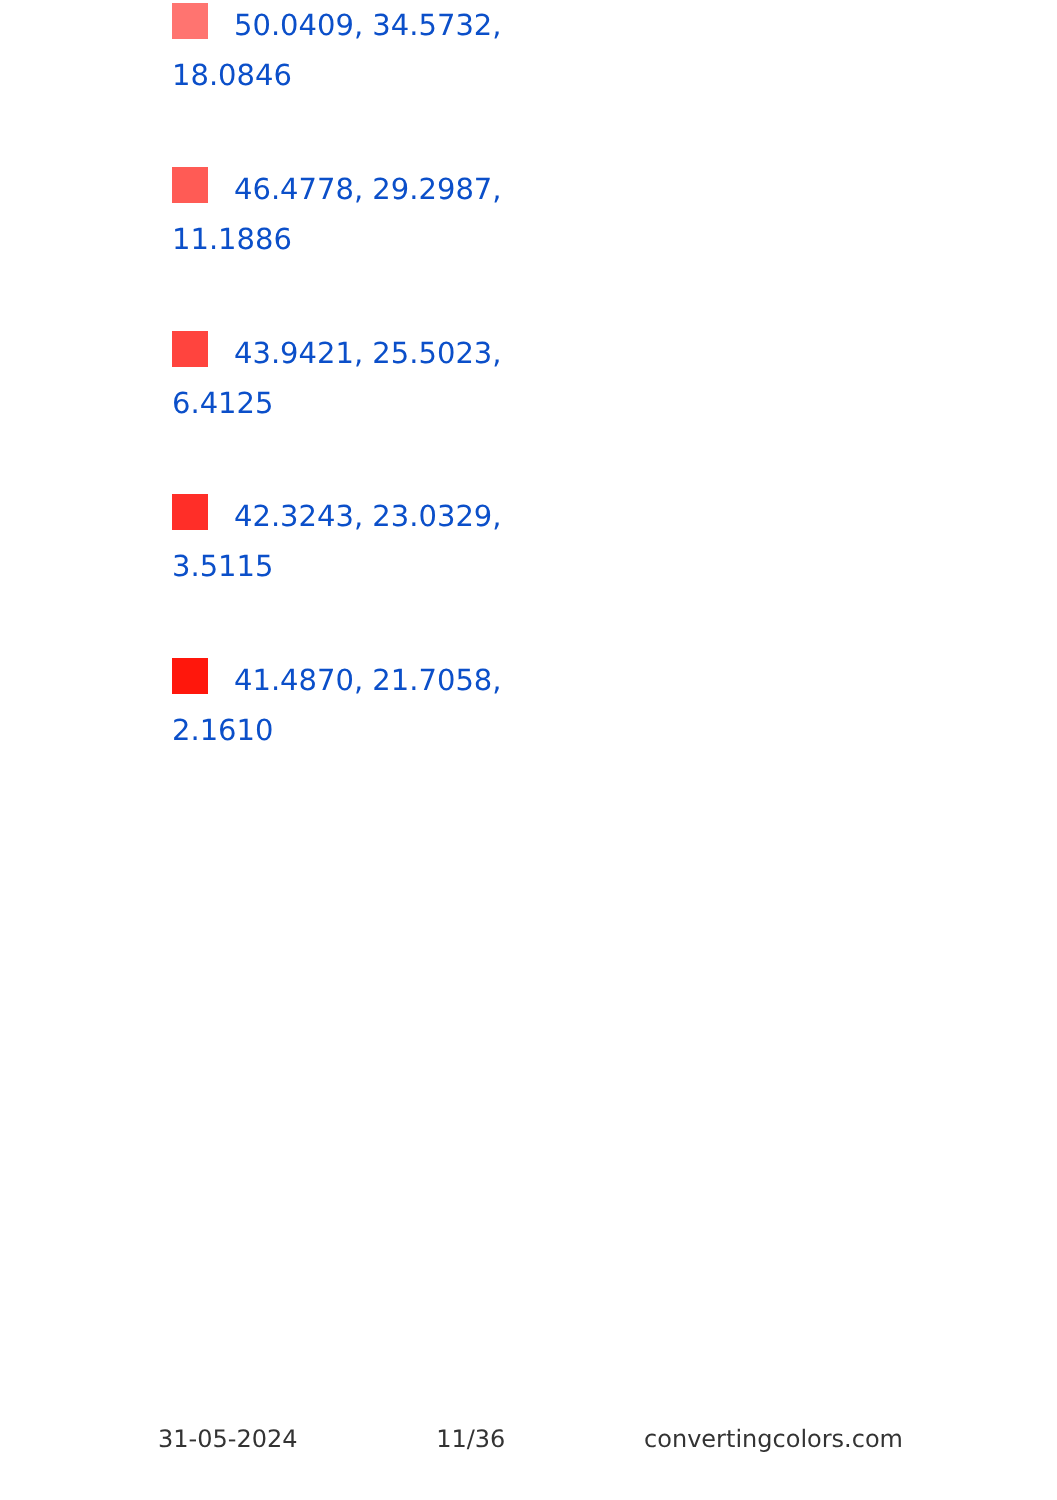50.0409, 34.5732, 18.0846
46.4778, 29.2987, 11.1886
43.9421, 25.5023, 6.4125
42.3243, 23.0329, 3.5115
41.4870, 21.7058, 2.1610
31-05-2024 11/36 convertingcolors.com